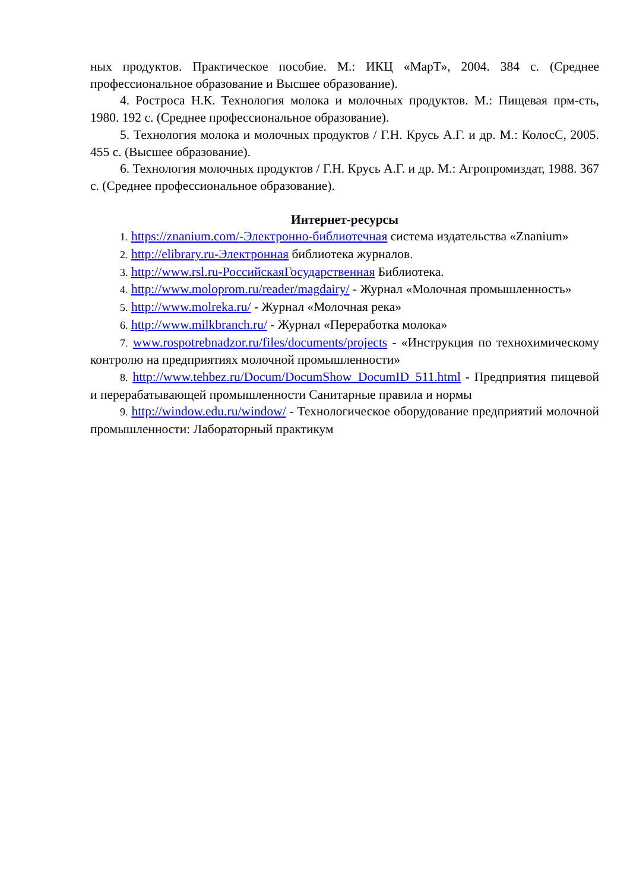ных продуктов. Практическое пособие. М.: ИКЦ «МарТ», 2004. 384 с. (Среднее профессиональное образование и Высшее образование).
4. Ростроса Н.К. Технология молока и молочных продуктов. М.: Пищевая прм-сть, 1980. 192 с. (Среднее профессиональное образование).
5. Технология молока и молочных продуктов / Г.Н. Крусь А.Г. и др. М.: КолосС, 2005. 455 с. (Высшее образование).
6. Технология молочных продуктов / Г.Н. Крусь А.Г. и др. М.: Агропромиздат, 1988. 367 с. (Среднее профессиональное образование).
Интернет-ресурсы
1. https://znanium.com/-Электронно-библиотечная система издательства «Znanium»
2. http://elibrary.ru-Электронная библиотека журналов.
3. http://www.rsl.ru-РоссийскаяГосударственная Библиотека.
4. http://www.moloprom.ru/reader/magdairy/ - Журнал «Молочная промышленность»
5. http://www.molreka.ru/ - Журнал «Молочная река»
6. http://www.milkbranch.ru/ - Журнал «Переработка молока»
7. www.rospotrebnadzor.ru/files/documents/projects - «Инструкция по технохимическому контролю на предприятиях молочной промышленности»
8. http://www.tehbez.ru/Docum/DocumShow_DocumID_511.html - Предприятия пищевой и перерабатывающей промышленности Санитарные правила и нормы
9. http://window.edu.ru/window/ - Технологическое оборудование предприятий молочной промышленности: Лабораторный практикум